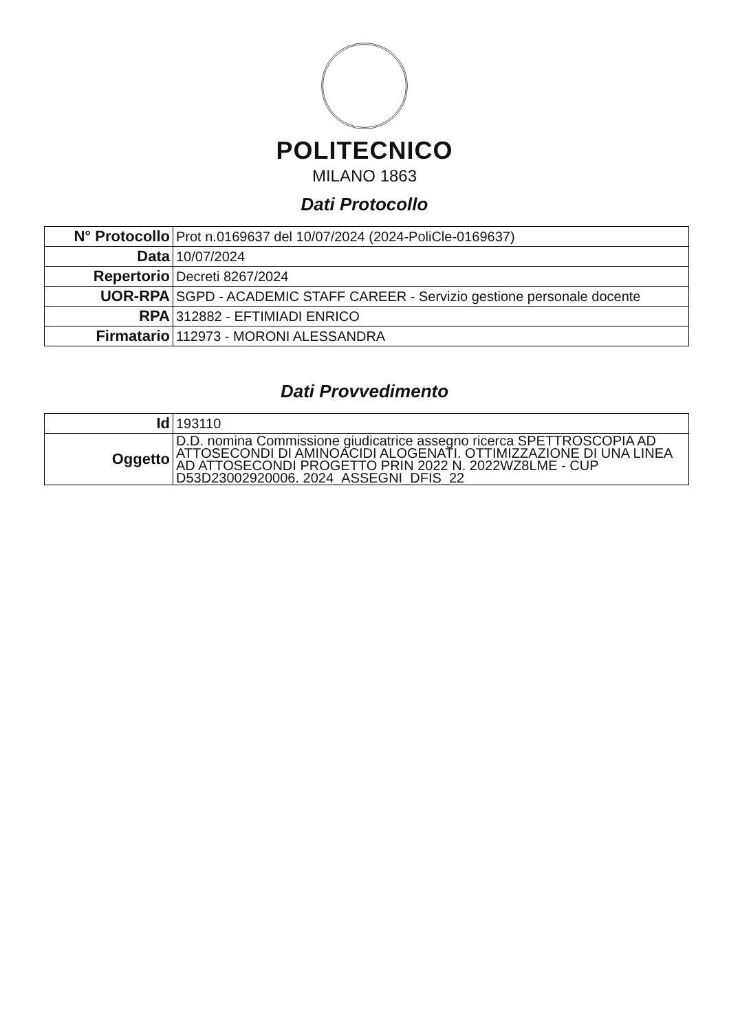POLITECNICO
MILANO 1863
Dati Protocollo
| N° Protocollo | Prot n.0169637 del 10/07/2024 (2024-PoliCle-0169637) |
| Data | 10/07/2024 |
| Repertorio | Decreti 8267/2024 |
| UOR-RPA | SGPD - ACADEMIC STAFF CAREER - Servizio gestione personale docente |
| RPA | 312882 - EFTIMIADI ENRICO |
| Firmatario | 112973 - MORONI ALESSANDRA |
Dati Provvedimento
| Id | 193110 |
| Oggetto | D.D. nomina Commissione giudicatrice assegno ricerca SPETTROSCOPIA AD ATTOSECONDI DI AMINOACIDI ALOGENATI. OTTIMIZZAZIONE DI UNA LINEA AD ATTOSECONDI PROGETTO PRIN 2022 N. 2022WZ8LME - CUP D53D23002920006. 2024_ASSEGNI_DFIS_22 |